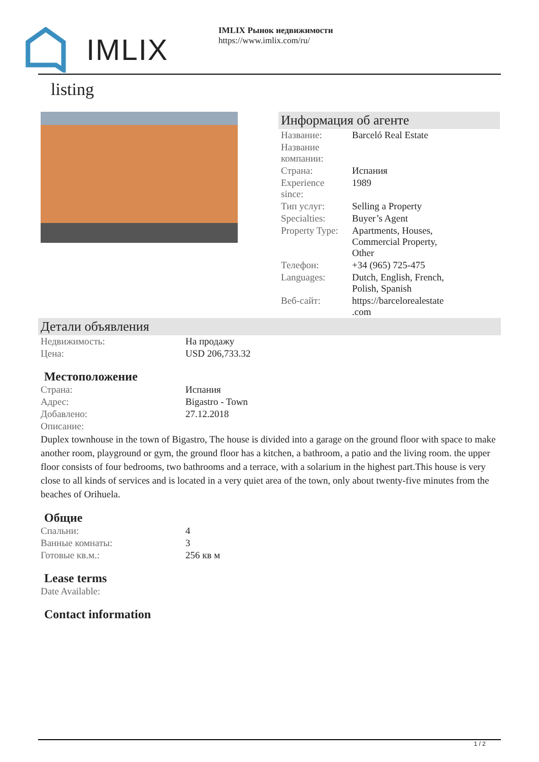IMLIX
IMLIX Рынок недвижимости
https://www.imlix.com/ru/
listing
Информация об агенте
| Название: | Barceló Real Estate |
| Название компании: | |
| Страна: | Испания |
| Experience since: | 1989 |
| Тип услуг: | Selling a Property |
| Specialties: | Buyer’s Agent |
| Property Type: | Apartments, Houses, Commercial Property, Other |
| Телефон: | +34 (965) 725-475 |
| Languages: | Dutch, English, French, Polish, Spanish |
| Веб-сайт: | https://barcelorealestate .com |
Детали объявления
| Недвижимость: | На продажу |
| Цена: | USD 206,733.32 |
Местоположение
| Страна: | Испания |
| Адрес: | Bigastro - Town |
| Добавлено: | 27.12.2018 |
| Описание: | |
Duplex townhouse in the town of Bigastro, The house is divided into a garage on the ground floor with space to make another room, playground or gym, the ground floor has a kitchen, a bathroom, a patio and the living room. the upper floor consists of four bedrooms, two bathrooms and a terrace, with a solarium in the highest part.This house is very close to all kinds of services and is located in a very quiet area of the town, only about twenty-five minutes from the beaches of Orihuela.
Общие
| Спальни: | 4 |
| Ванные комнаты: | 3 |
| Готовые кв.м.: | 256 кв м |
Lease terms
| Date Available: | |
Contact information
1 / 2